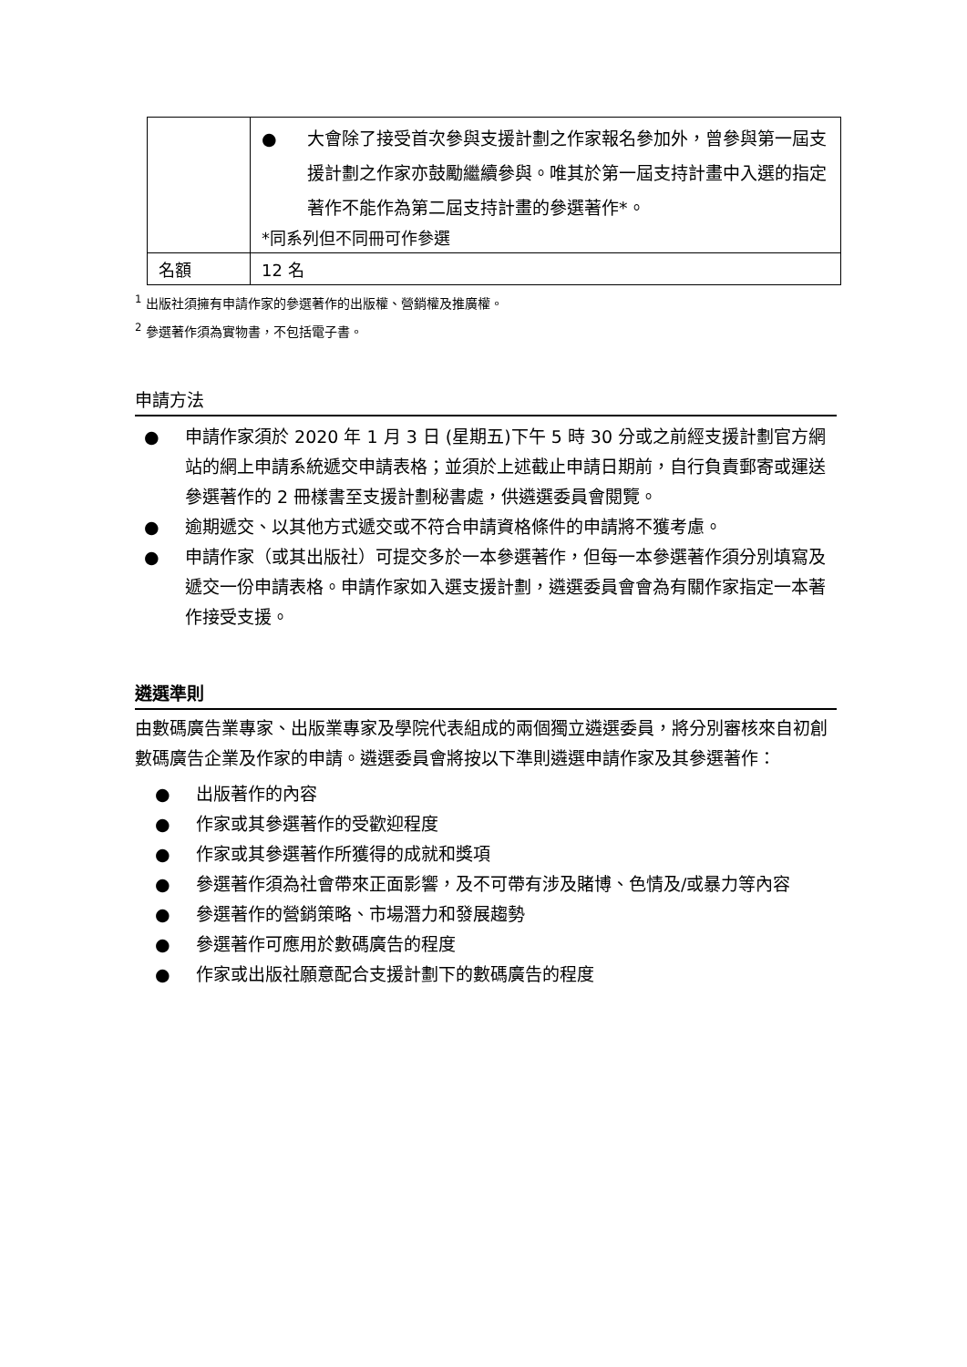| | ● 大會除了接受首次參與支援計劃之作家報名參加外，曾參與第一屆支援計劃之作家亦鼓勵繼續參與。唯其於第一屆支持計畫中入選的指定著作不能作為第二屆支持計畫的參選著作*。 *同系列但不同冊可作參選 |
| 名額 | 12 名 |
<sup>1</sup> 出版社須擁有申請作家的參選著作的出版權、營銷權及推廣權。
<sup>2</sup> 參選著作須為實物書，不包括電子書。
申請方法
● 申請作家須於 2020 年 1 月 3 日 (星期五)下午 5 時 30 分或之前經支援計劃官方網站的網上申請系統遞交申請表格；並須於上述截止申請日期前，自行負責郵寄或運送參選著作的 2 冊樣書至支援計劃秘書處，供遴選委員會閱覽。
● 逾期遞交、以其他方式遞交或不符合申請資格條件的申請將不獲考慮。
● 申請作家（或其出版社）可提交多於一本參選著作，但每一本參選著作須分別填寫及遞交一份申請表格。申請作家如入選支援計劃，遴選委員會會為有關作家指定一本著作接受支援。
遴選準則
由數碼廣告業專家、出版業專家及學院代表組成的兩個獨立遴選委員，將分別審核來自初創數碼廣告企業及作家的申請。遴選委員會將按以下準則遴選申請作家及其參選著作：
● 出版著作的內容
● 作家或其參選著作的受歡迎程度
● 作家或其參選著作所獲得的成就和獎項
● 參選著作須為社會帶來正面影響，及不可帶有涉及賭博、色情及/或暴力等內容
● 參選著作的營銷策略、市場潛力和發展趨勢
● 參選著作可應用於數碼廣告的程度
● 作家或出版社願意配合支援計劃下的數碼廣告的程度